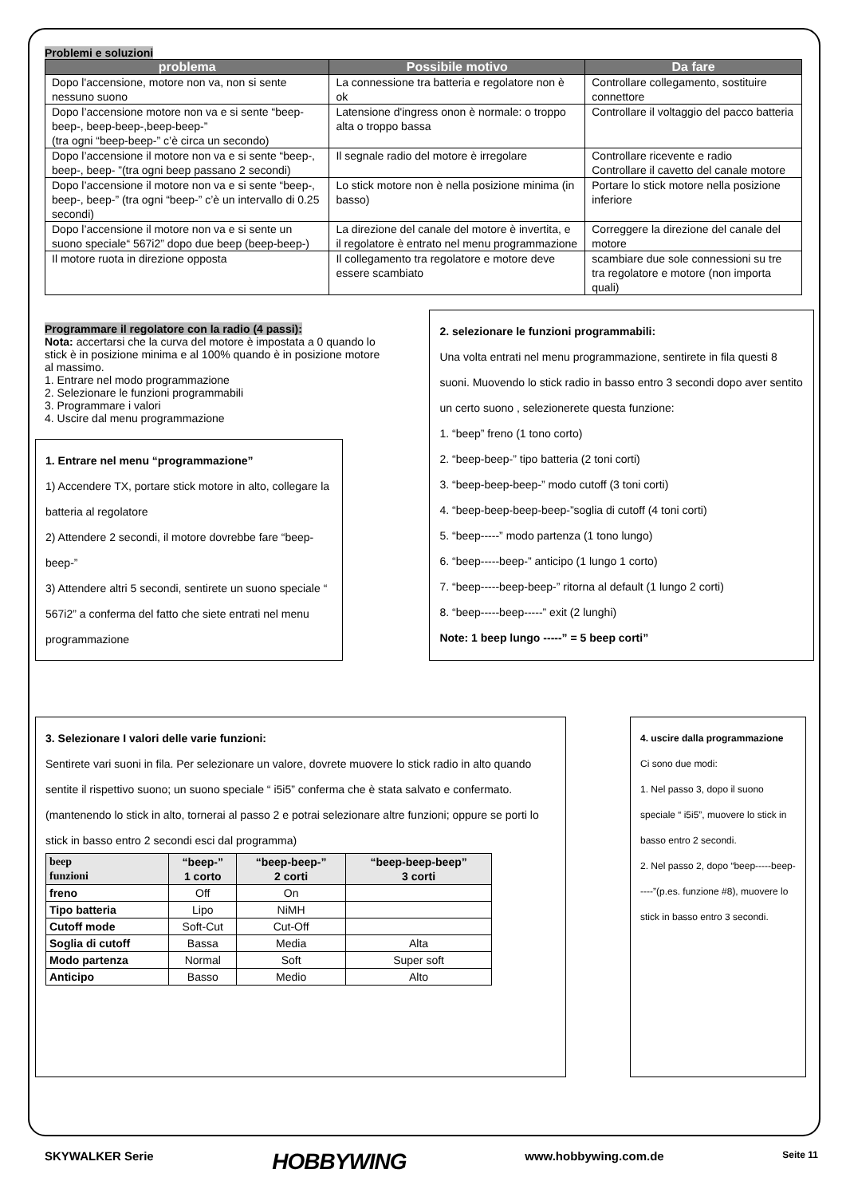Problemi e soluzioni
| problema | Possibile motivo | Da fare |
| --- | --- | --- |
| Dopo l'accensione, motore non va, non si sente nessuno suono | La connessione tra batteria e regolatore non è ok | Controllare collegamento, sostituire connettore |
| Dopo l’accensione motore non va e si sente “beep-beep-, beep-beep-,beep-beep-” (tra ogni “beep-beep-” c’è circa un secondo) | Latensione d'ingress onon è normale: o troppo alta o troppo bassa | Controllare il voltaggio del pacco batteria |
| Dopo l’accensione il motore non va e si sente “beep-, beep-, beep- ”(tra ogni beep passano 2 secondi) | Il segnale radio del motore è irregolare | Controllare ricevente e radio Controllare il cavetto del canale motore |
| Dopo l’accensione il motore non va e si sente “beep-, beep-, beep-” (tra ogni “beep-” c’è un intervallo di 0.25 secondi) | Lo stick motore non è nella posizione minima (in basso) | Portare lo stick motore nella posizione inferiore |
| Dopo l’accensione il motore non va e si sente un suono speciale“ 567i2” dopo due beep (beep-beep-) | La direzione del canale del motore è invertita, e il regolatore è entrato nel menu programmazione | Correggere la direzione del canale del motore |
| Il motore ruota in direzione opposta | Il collegamento tra regolatore e motore deve essere scambiato | scambiare due sole connessioni su tre tra regolatore e motore (non importa quali) |
Programmare il regolatore con la radio (4 passi):
Nota: accertarsi che la curva del motore è impostata a 0 quando lo stick è in posizione minima e al 100% quando è in posizione motore al massimo.
1. Entrare nel modo programmazione
2. Selezionare le funzioni programmabili
3. Programmare i valori
4. Uscire dal menu programmazione
1. Entrare nel menu “programmazione”
1) Accendere TX, portare stick motore in alto, collegare la batteria al regolatore
2) Attendere 2 secondi, il motore dovrebbe fare “beep-beep-”
3) Attendere altri 5 secondi, sentirete un suono speciale “ 567i2” a conferma del fatto che siete entrati nel menu programmazione
2. selezionare le funzioni programmabili:
Una volta entrati nel menu programmazione, sentirete in fila questi 8 suoni. Muovendo lo stick radio in basso entro 3 secondi dopo aver sentito un certo suono , selezionerete questa funzione:
1. “beep” freno (1 tono corto)
2. “beep-beep-” tipo batteria (2 toni corti)
3. “beep-beep-beep-” modo cutoff (3 toni corti)
4. “beep-beep-beep-beep-”soglia di cutoff (4 toni corti)
5. “beep-----” modo partenza (1 tono lungo)
6. “beep-----beep-” anticipo (1 lungo 1 corto)
7. “beep-----beep-beep-” ritorna al default (1 lungo 2 corti)
8. “beep-----beep-----” exit (2 lunghi)
Note: 1 beep lungo -----” = 5 beep corti”
3. Selezionare I valori delle varie funzioni:
Sentirete vari suoni in fila. Per selezionare un valore, dovrete muovere lo stick radio in alto quando sentite il rispettivo suono; un suono speciale “ i5i5” conferma che è stata salvato e confermato. (mantenendo lo stick in alto, tornerai al passo 2 e potrai selezionare altre funzioni; oppure se porti lo stick in basso entro 2 secondi esci dal programma)
| beep funzioni | “beep-” 1 corto | “beep-beep-” 2 corti | “beep-beep-beep” 3 corti |
| --- | --- | --- | --- |
| freno | Off | On | |
| Tipo batteria | Lipo | NiMH | |
| Cutoff mode | Soft-Cut | Cut-Off | |
| Soglia di cutoff | Bassa | Media | Alta |
| Modo partenza | Normal | Soft | Super soft |
| Anticipo | Basso | Medio | Alto |
4. uscire dalla programmazione
Ci sono due modi:
1. Nel passo 3, dopo il suono speciale “ i5i5”, muovere lo stick in basso entro 2 secondi.
2. Nel passo 2, dopo “beep-----beep-----”(p.es. funzione #8), muovere lo stick in basso entro 3 secondi.
SKYWALKER Serie HOBBYWING www.hobbywing.com.de Seite 11